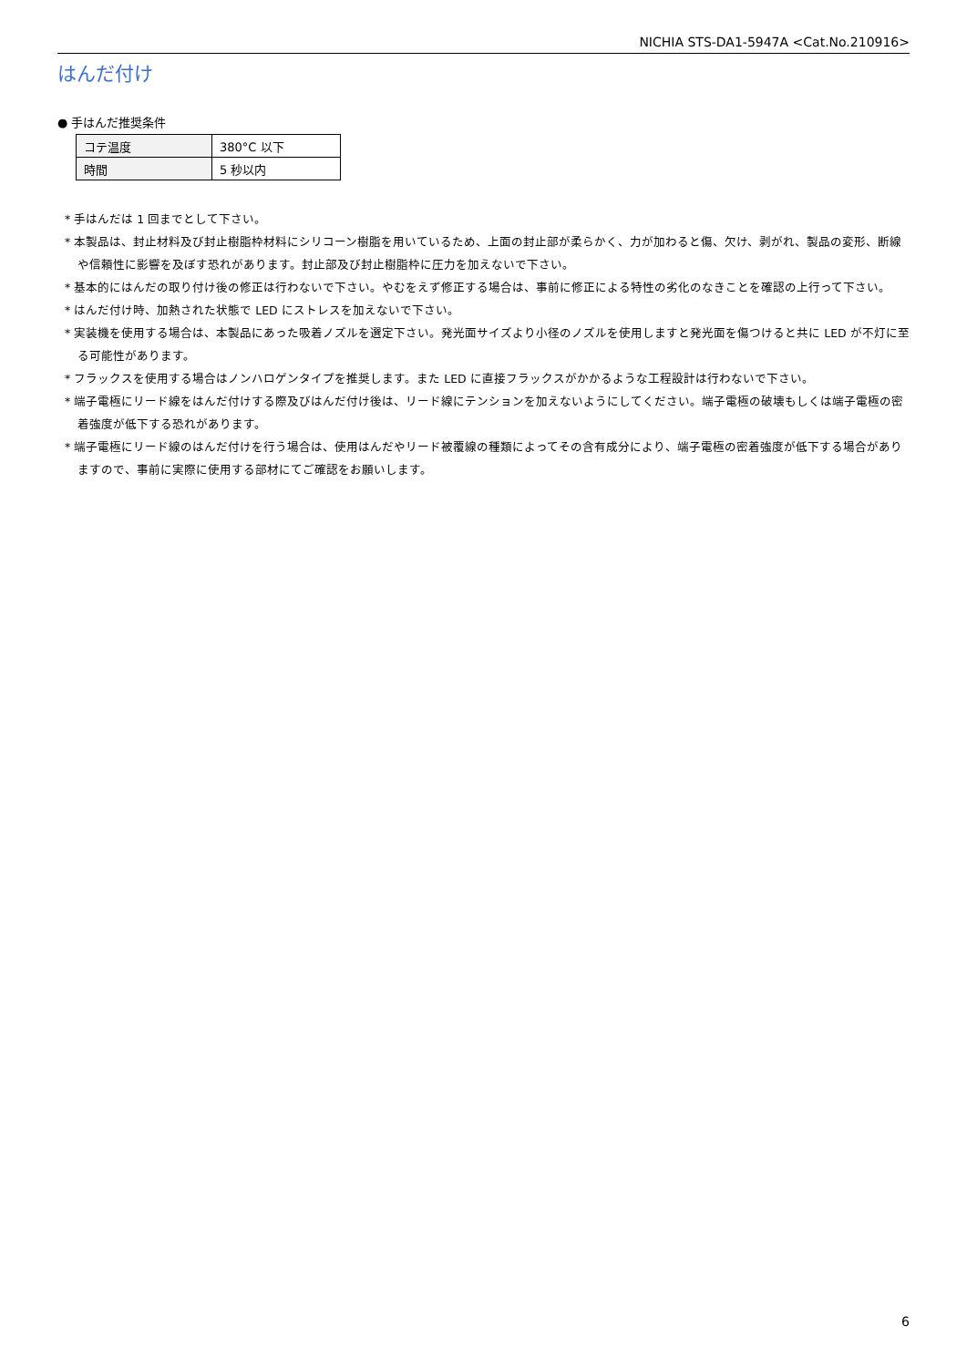NICHIA STS-DA1-5947A <Cat.No.210916>
はんだ付け
● 手はんだ推奨条件
| コテ温度 | 380°C 以下 |
| 時間 | 5 秒以内 |
* 手はんだは 1 回までとして下さい。
* 本製品は、封止材料及び封止樹脂枠材料にシリコーン樹脂を用いているため、上面の封止部が柔らかく、力が加わると傷、欠け、剥がれ、製品の変形、断線や信頼性に影響を及ぼす恐れがあります。封止部及び封止樹脂枠に圧力を加えないで下さい。
* 基本的にはんだの取り付け後の修正は行わないで下さい。やむをえず修正する場合は、事前に修正による特性の劣化のなきことを確認の上行って下さい。
* はんだ付け時、加熱された状態で LED にストレスを加えないで下さい。
* 実装機を使用する場合は、本製品にあった吸着ノズルを選定下さい。発光面サイズより小径のノズルを使用しますと発光面を傷つけると共に LED が不灯に至る可能性があります。
* フラックスを使用する場合はノンハロゲンタイプを推奨します。また LED に直接フラックスがかかるような工程設計は行わないで下さい。
* 端子電極にリード線をはんだ付けする際及びはんだ付け後は、リード線にテンションを加えないようにしてください。端子電極の破壊もしくは端子電極の密着強度が低下する恐れがあります。
* 端子電極にリード線のはんだ付けを行う場合は、使用はんだやリード被覆線の種類によってその含有成分により、端子電極の密着強度が低下する場合がありますので、事前に実際に使用する部材にてご確認をお願いします。
6